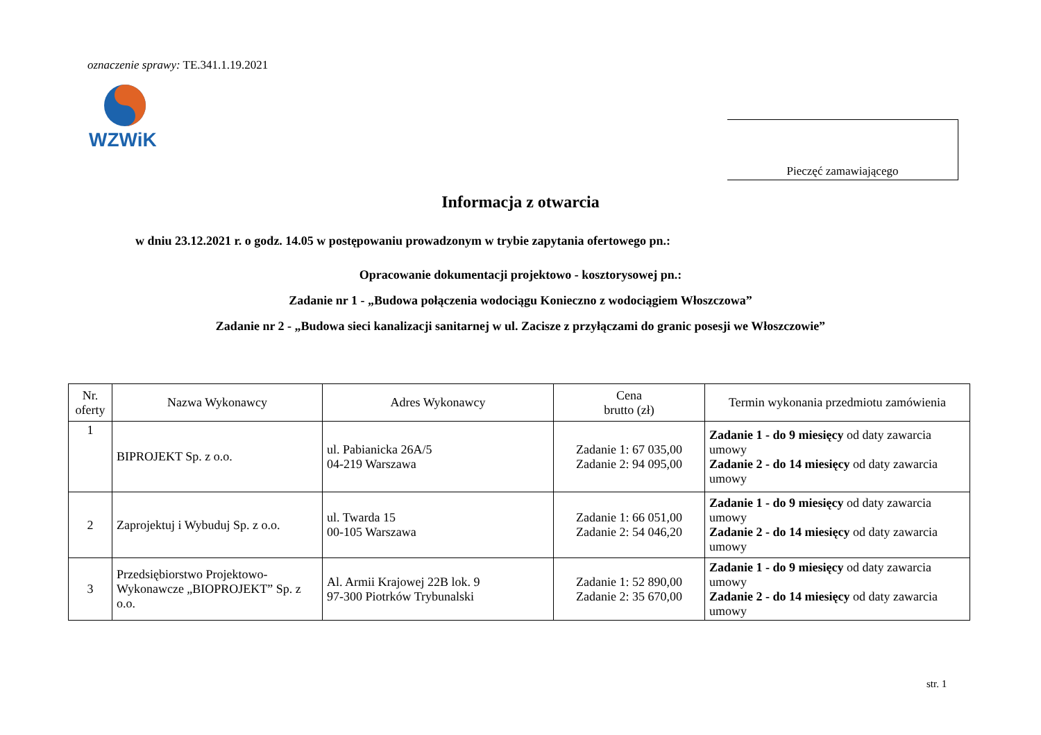oznaczenie sprawy: TE.341.1.19.2021
WZWiK
Pieczęć zamawiającego
Informacja z otwarcia
w dniu 23.12.2021 r. o godz. 14.05 w postępowaniu prowadzonym w trybie zapytania ofertowego pn.:
Opracowanie dokumentacji projektowo - kosztorysowej pn.:
Zadanie nr 1 - „Budowa połączenia wodociągu Konieczno z wodociągiem Włoszczowa”
Zadanie nr 2 - „Budowa sieci kanalizacji sanitarnej w ul. Zacisze z przyłączami do granic posesji we Włoszczowie”
| Nr. oferty | Nazwa Wykonawcy | Adres Wykonawcy | Cena brutto (zł) | Termin wykonania przedmiotu zamówienia |
| --- | --- | --- | --- | --- |
| 1 | BIPROJEKT Sp. z o.o. | ul. Pabianicka 26A/5 04-219 Warszawa | Zadanie 1: 67 035,00 Zadanie 2: 94 095,00 | Zadanie 1 - do 9 miesięcy od daty zawarcia umowy Zadanie 2 - do 14 miesięcy od daty zawarcia umowy |
| 2 | Zaprojektuj i Wybuduj Sp. z o.o. | ul. Twarda 15 00-105 Warszawa | Zadanie 1: 66 051,00 Zadanie 2: 54 046,20 | Zadanie 1 - do 9 miesięcy od daty zawarcia umowy Zadanie 2 - do 14 miesięcy od daty zawarcia umowy |
| 3 | Przedsiębiorstwo Projektowo-Wykonawcze „BIOPROJEKT” Sp. z o.o. | Al. Armii Krajowej 22B lok. 9 97-300 Piotrków Trybunalski | Zadanie 1: 52 890,00 Zadanie 2: 35 670,00 | Zadanie 1 - do 9 miesięcy od daty zawarcia umowy Zadanie 2 - do 14 miesięcy od daty zawarcia umowy |
str. 1